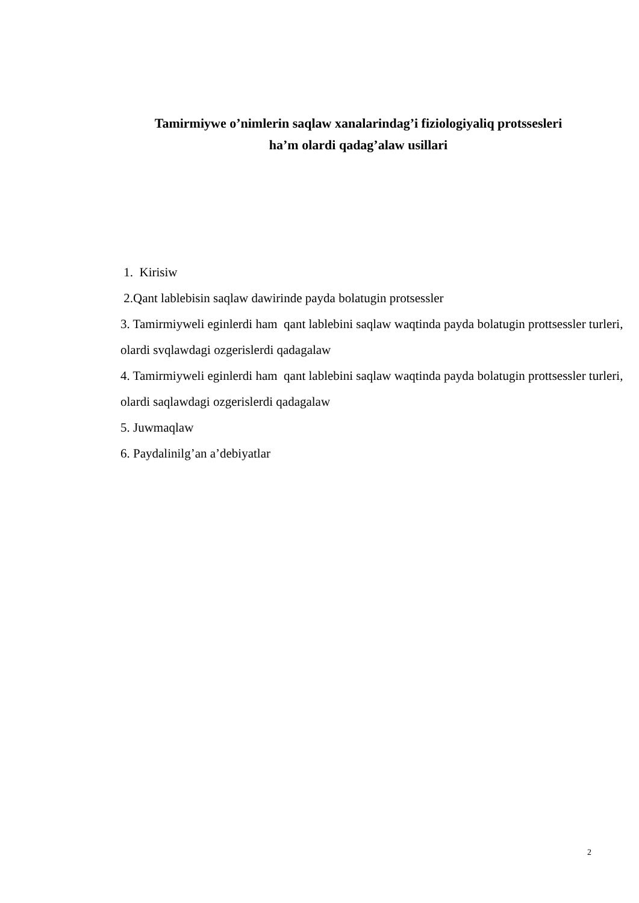Tamirmiywe o’nimlerin saqlaw xanalarindag’i fiziologiyaliq protssesleri
ha’m olardi qadag’alaw usillari
1. Kirisiw
2.Qant lablebisin saqlaw dawirinde payda bolatugin protsessler
3. Tamirmiyweli eginlerdi ham qant lablebini saqlaw waqtinda payda bolatugin prottsessler turleri, olardi svqlawdagi ozgerislerdi qadagalaw
4. Tamirmiyweli eginlerdi ham qant lablebini saqlaw waqtinda payda bolatugin prottsessler turleri, olardi saqlawdagi ozgerislerdi qadagalaw
5. Juwmaqlaw
6. Paydalinilg’an a’debiyatlar
2